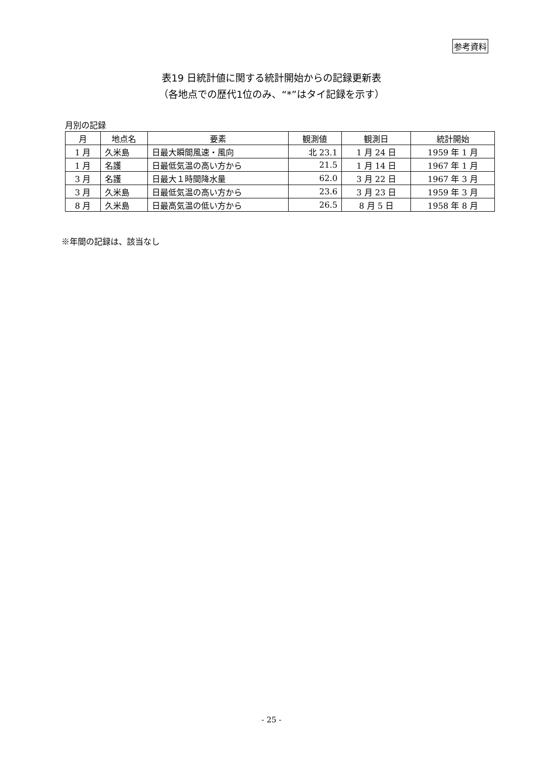参考資料
表19 日統計値に関する統計開始からの記録更新表
（各地点での歴代1位のみ、“*”はタイ記録を示す）
月別の記録
| 月 | 地点名 | 要素 | 観測値 | 観測日 | 統計開始 |
| --- | --- | --- | --- | --- | --- |
| 1 月 | 久米島 | 日最大瞬間風速・風向 | 北 23.1 | 1 月 24 日 | 1959 年 1 月 |
| 1 月 | 名護 | 日最低気温の高い方から | 21.5 | 1 月 14 日 | 1967 年 1 月 |
| 3 月 | 名護 | 日最大１時間降水量 | 62.0 | 3 月 22 日 | 1967 年 3 月 |
| 3 月 | 久米島 | 日最低気温の高い方から | 23.6 | 3 月 23 日 | 1959 年 3 月 |
| 8 月 | 久米島 | 日最高気温の低い方から | 26.5 | 8 月 5 日 | 1958 年 8 月 |
※年間の記録は、該当なし
- 25 -